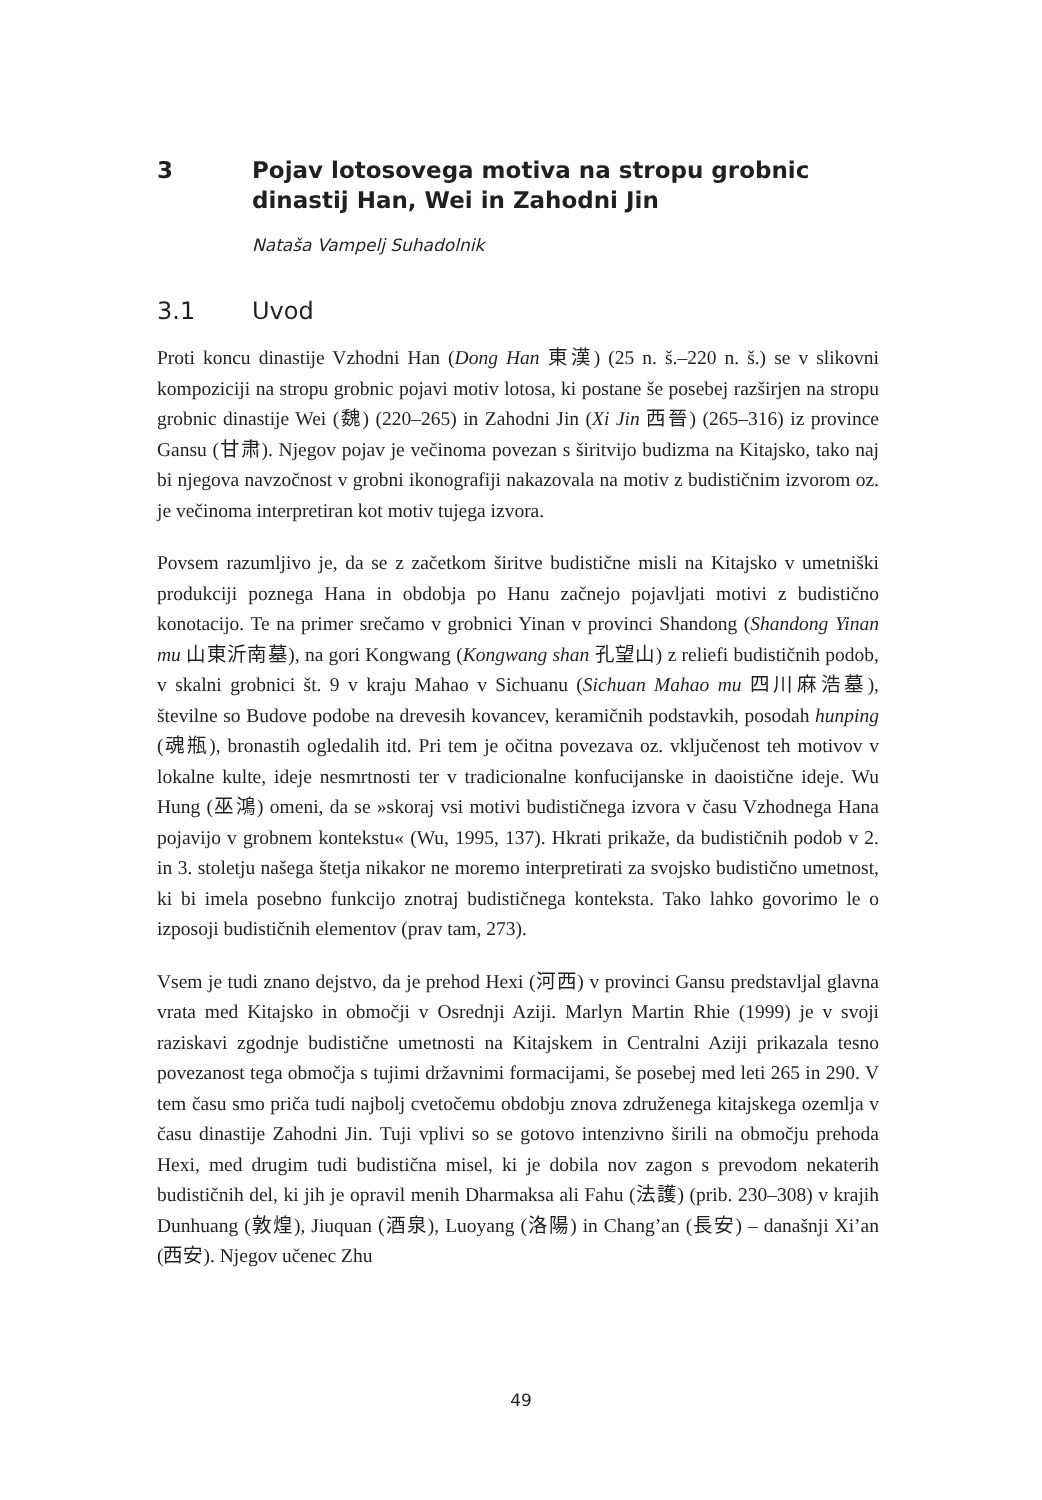3 Pojav lotosovega motiva na stropu grobnic dinastij Han, Wei in Zahodni Jin
Nataša Vampelj Suhadolnik
3.1 Uvod
Proti koncu dinastije Vzhodni Han (Dong Han 東漢) (25 n. š.–220 n. š.) se v slikovni kompoziciji na stropu grobnic pojavi motiv lotosa, ki postane še posebej razširjen na stropu grobnic dinastije Wei (魏) (220–265) in Zahodni Jin (Xi Jin 西晉) (265–316) iz province Gansu (甘肃). Njegov pojav je večinoma povezan s širitvijo budizma na Kitajsko, tako naj bi njegova navzočnost v grobni ikonografiji nakazovala na motiv z budističnim izvorom oz. je večinoma interpretiran kot motiv tujega izvora.
Povsem razumljivo je, da se z začetkom širitve budistične misli na Kitajsko v umetniški produkciji poznega Hana in obdobja po Hanu začnejo pojavljati motivi z budistično konotacijo. Te na primer srečamo v grobnici Yinan v provinci Shandong (Shandong Yinan mu 山東沂南墓), na gori Kongwang (Kongwang shan 孔望山) z reliefi budističnih podob, v skalni grobnici št. 9 v kraju Mahao v Sichuanu (Sichuan Mahao mu 四川麻浩墓), številne so Budove podobe na drevesih kovancev, keramičnih podstavkih, posodah hunping (魂瓶), bronastih ogledalih itd. Pri tem je očitna povezava oz. vključenost teh motivov v lokalne kulte, ideje nesmrtnosti ter v tradicionalne konfucijanske in daoistične ideje. Wu Hung (巫鴻) omeni, da se »skoraj vsi motivi budističnega izvora v času Vzhodnega Hana pojavijo v grobnem kontekstu« (Wu, 1995, 137). Hkrati prikaže, da budističnih podob v 2. in 3. stoletju našega štetja nikakor ne moremo interpretirati za svojsko budistično umetnost, ki bi imela posebno funkcijo znotraj budističnega konteksta. Tako lahko govorimo le o izposoji budističnih elementov (prav tam, 273).
Vsem je tudi znano dejstvo, da je prehod Hexi (河西) v provinci Gansu predstavljal glavna vrata med Kitajsko in območji v Osrednji Aziji. Marlyn Martin Rhie (1999) je v svoji raziskavi zgodnje budistične umetnosti na Kitajskem in Centralni Aziji prikazala tesno povezanost tega območja s tujimi državnimi formacijami, še posebej med leti 265 in 290. V tem času smo priča tudi najbolj cvetočemu obdobju znova združenega kitajskega ozemlja v času dinastije Zahodni Jin. Tuji vplivi so se gotovo intenzivno širili na območju prehoda Hexi, med drugim tudi budistična misel, ki je dobila nov zagon s prevodom nekaterih budističnih del, ki jih je opravil menih Dharmaksa ali Fahu (法護) (prib. 230–308) v krajih Dunhuang (敦煌), Jiuquan (酒泉), Luoyang (洛陽) in Chang’an (長安) – današnji Xi’an (西安). Njegov učenec Zhu
49